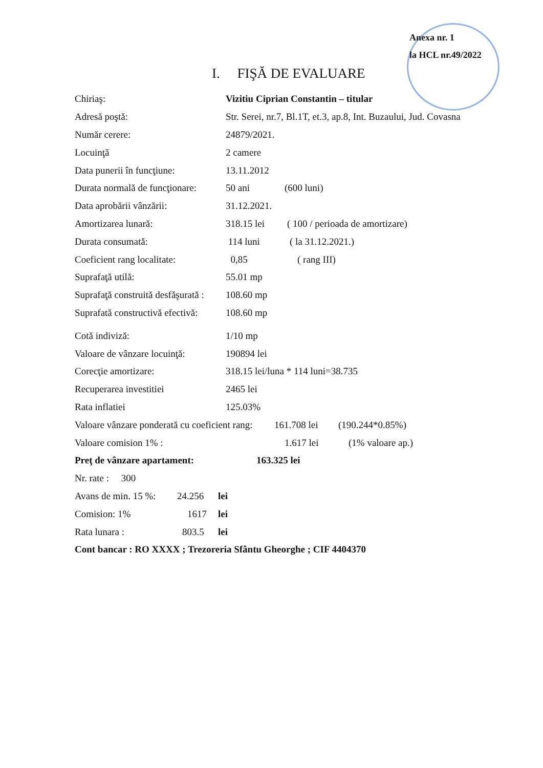Anexa nr. 1
la HCL nr.49/2022
I. FIŞĂ DE EVALUARE
Chiriaş: Vizitiu Ciprian Constantin – titular
Adresă poştă: Str. Serei, nr.7, Bl.1T, et.3, ap.8, Int. Buzaului, Jud. Covasna
Număr cerere: 24879/2021.
Locuinţă 2 camere
Data punerii în funcţiune: 13.11.2012
Durata normală de funcţionare: 50 ani (600 luni)
Data aprobării vânzării: 31.12.2021.
Amortizarea lunară: 318.15 lei ( 100 / perioada de amortizare)
Durata consumată: 114 luni ( la 31.12.2021.)
Coeficient rang localitate: 0,85 ( rang III)
Suprafaţă utilă: 55.01 mp
Suprafaţă construită desfăşurată : 108.60 mp
Suprafată constructivă efectivă: 108.60 mp
Cotă indiviză: 1/10 mp
Valoare de vânzare locuinţă: 190894 lei
Corecţie amortizare: 318.15 lei/luna * 114 luni=38.735
Recuperarea investitiei 2465 lei
Rata inflatiei 125.03%
Valoare vânzare ponderată cu coeficient rang: 161.708 lei (190.244*0.85%)
Valoare comision 1% : 1.617 lei (1% valoare ap.)
Preţ de vânzare apartament: 163.325 lei
Nr. rate : 300
Avans de min. 15 %: 24.256 lei
Comision: 1% 1617 lei
Rata lunara : 803.5 lei
Cont bancar : RO XXXX ; Trezoreria Sfântu Gheorghe ; CIF 4404370